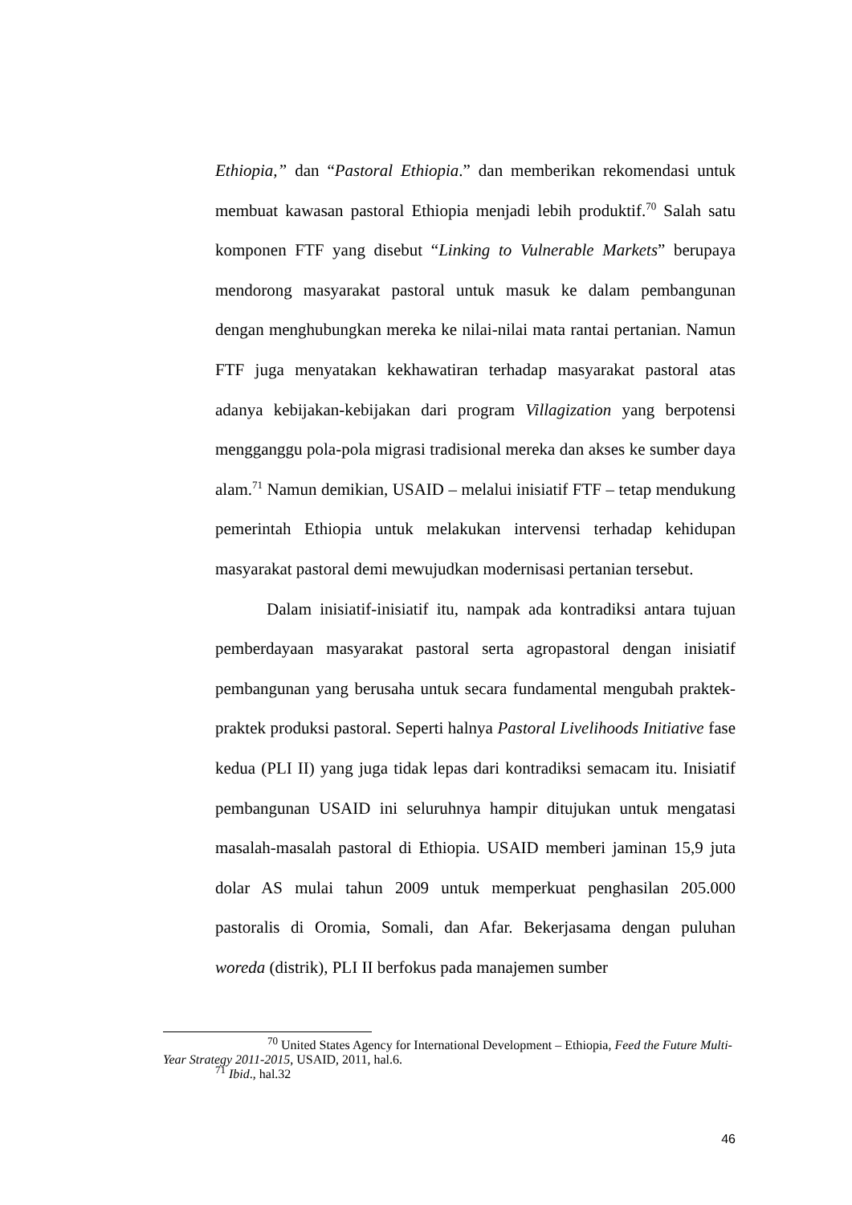Ethiopia,” dan “Pastoral Ethiopia.” dan memberikan rekomendasi untuk membuat kawasan pastoral Ethiopia menjadi lebih produktif.<sup>70</sup> Salah satu komponen FTF yang disebut “Linking to Vulnerable Markets” berupaya mendorong masyarakat pastoral untuk masuk ke dalam pembangunan dengan menghubungkan mereka ke nilai-nilai mata rantai pertanian. Namun FTF juga menyatakan kekhawatiran terhadap masyarakat pastoral atas adanya kebijakan-kebijakan dari program Villagization yang berpotensi mengganggu pola-pola migrasi tradisional mereka dan akses ke sumber daya alam.<sup>71</sup> Namun demikian, USAID – melalui inisiatif FTF – tetap mendukung pemerintah Ethiopia untuk melakukan intervensi terhadap kehidupan masyarakat pastoral demi mewujudkan modernisasi pertanian tersebut.
Dalam inisiatif-inisiatif itu, nampak ada kontradiksi antara tujuan pemberdayaan masyarakat pastoral serta agropastoral dengan inisiatif pembangunan yang berusaha untuk secara fundamental mengubah praktek-praktek produksi pastoral. Seperti halnya Pastoral Livelihoods Initiative fase kedua (PLI II) yang juga tidak lepas dari kontradiksi semacam itu. Inisiatif pembangunan USAID ini seluruhnya hampir ditujukan untuk mengatasi masalah-masalah pastoral di Ethiopia. USAID memberi jaminan 15,9 juta dolar AS mulai tahun 2009 untuk memperkuat penghasilan 205.000 pastoralis di Oromia, Somali, dan Afar. Bekerjasama dengan puluhan woreda (distrik), PLI II berfokus pada manajemen sumber
<sup>70</sup> United States Agency for International Development – Ethiopia, Feed the Future Multi-Year Strategy 2011-2015, USAID, 2011, hal.6.
<sup>71</sup> Ibid., hal.32
46